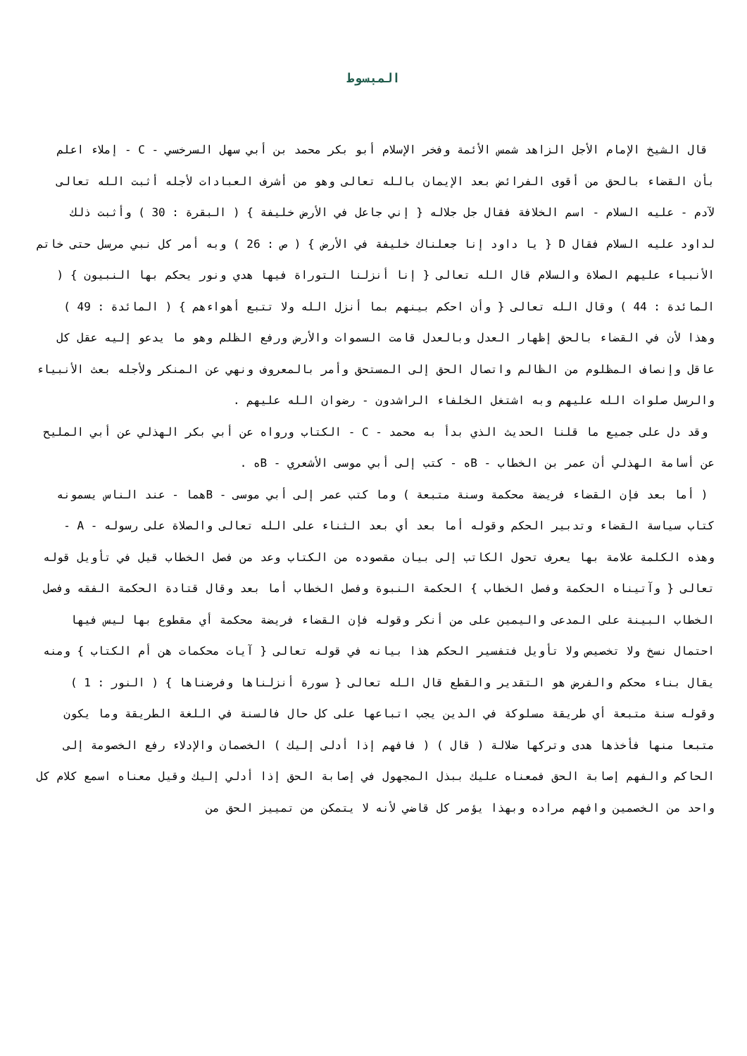المبسوط
قال الشيخ الإمام الأجل الزاهد شمس الأئمة وفخر الإسلام أبو بكر محمد بن أبي سهل السرخسي - C - إملاء اعلم بأن القضاء بالحق من أقوى الفرائض بعد الإيمان بالله تعالى وهو من أشرف العبادات لأجله أثبت الله تعالى لآدم - عليه السلام - اسم الخلافة فقال جل جلاله { إني جاعل في الأرض خليفة } ( البقرة : 30 ) وأثبت ذلك لداود عليه السلام فقال D { يا داود إنا جعلناك خليفة في الأرض } ( ص : 26 ) وبه أمر كل نبي مرسل حتى خاتم الأنبياء عليهم الصلاة والسلام قال الله تعالى { إنا أنزلنا التوراة فيها هدي ونور يحكم بها النبيون } ( المائدة : 44 ) وقال الله تعالى { وأن احكم بينهم بما أنزل الله ولا تتبع أهواءهم } ( المائدة : 49 ) وهذا لأن في القضاء بالحق إظهار العدل وبالعدل قامت السموات والأرض ورفع الظلم وهو ما يدعو إليه عقل كل عاقل وإنصاف المظلوم من الظالم واتصال الحق إلى المستحق وأمر بالمعروف ونهي عن المنكر ولأجله بعث الأنبياء والرسل صلوات الله عليهم وبه اشتغل الخلفاء الراشدون - رضوان الله عليهم .
وقد دل على جميع ما قلنا الحديث الذي بدأ به محمد - C - الكتاب ورواه عن أبي بكر الهذلي عن أبي المليح عن أسامة الهذلي أن عمر بن الخطاب - Bه - كتب إلى أبي موسى الأشعري - Bه .
( أما بعد فإن القضاء فريضة محكمة وسنة متبعة ) وما كتب عمر إلى أبي موسى - Bهما - عند الناس يسمونه كتاب سياسة القضاء وتدبير الحكم وقوله أما بعد أي بعد الثناء على الله تعالى والصلاة على رسوله - A - وهذه الكلمة علامة بها يعرف تحول الكاتب إلى بيان مقصوده من الكتاب وعد من فصل الخطاب قيل في تأويل قوله تعالى { وآتيناه الحكمة وفصل الخطاب } الحكمة النبوة وفصل الخطاب أما بعد وقال قتادة الحكمة الفقه وفصل الخطاب البينة على المدعى واليمين على من أنكر وقوله فإن القضاء فريضة محكمة أي مقطوع بها ليس فيها احتمال نسخ ولا تخصيص ولا تأويل فتفسير الحكم هذا بيانه في قوله تعالى { آيات محكمات هن أم الكتاب } ومنه يقال بناء محكم والفرض هو التقدير والقطع قال الله تعالى { سورة أنزلناها وفرضناها } ( النور : 1 ) وقوله سنة متبعة أي طريقة مسلوكة في الدين يجب اتباعها على كل حال فالسنة في اللغة الطريقة وما يكون متبعا منها فأخذها هدى وتركها ضلالة ( قال ) ( فافهم إذا أدلى إليك ) الخصمان والإدلاء رفع الخصومة إلى الحاكم والفهم إصابة الحق فمعناه عليك ببذل المجهول في إصابة الحق إذا أدلي إليك وقيل معناه اسمع كلام كل واحد من الخصمين وافهم مراده وبهذا يؤمر كل قاضي لأنه لا يتمكن من تمييز الحق من